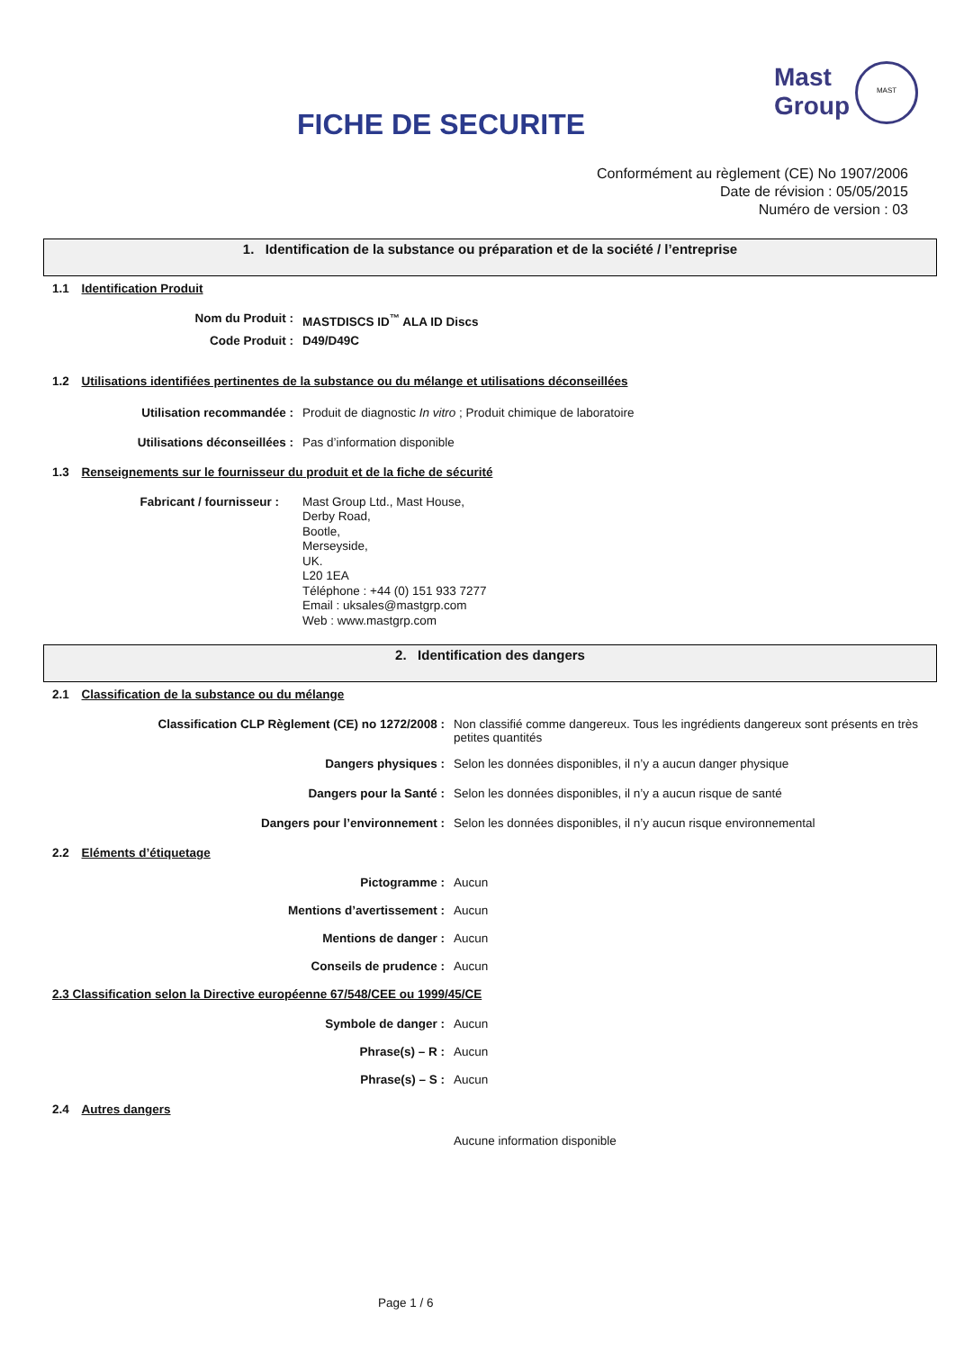FICHE DE SECURITE
Mast
Group
MAST
Conformément au règlement (CE) No 1907/2006
Date de révision : 05/05/2015
Numéro de version : 03
1. Identification de la substance ou préparation et de la société / l’entreprise
1.1 Identification Produit
Nom du Produit : MASTDISCS ID<sup>™</sup> ALA ID Discs
Code Produit : D49/D49C
1.2 Utilisations identifiées pertinentes de la substance ou du mélange et utilisations déconseillées
Utilisation recommandée : Produit de diagnostic In vitro ; Produit chimique de laboratoire
Utilisations déconseillées : Pas d’information disponible
1.3 Renseignements sur le fournisseur du produit et de la fiche de sécurité
Fabricant / fournisseur :
Mast Group Ltd., Mast House,
Derby Road,
Bootle,
Merseyside,
UK.
L20 1EA
Téléphone : +44 (0) 151 933 7277
Email : uksales@mastgrp.com
Web : www.mastgrp.com
2. Identification des dangers
2.1 Classification de la substance ou du mélange
Classification CLP Règlement (CE) no 1272/2008 : Non classifié comme dangereux. Tous les ingrédients dangereux sont présents en très petites quantités
Dangers physiques : Selon les données disponibles, il n’y a aucun danger physique
Dangers pour la Santé : Selon les données disponibles, il n’y a aucun risque de santé
Dangers pour l’environnement : Selon les données disponibles, il n’y aucun risque environnemental
2.2 Eléments d’étiquetage
Pictogramme : Aucun
Mentions d’avertissement : Aucun
Mentions de danger : Aucun
Conseils de prudence : Aucun
2.3 Classification selon la Directive européenne 67/548/CEE ou 1999/45/CE
Symbole de danger : Aucun
Phrase(s) – R : Aucun
Phrase(s) – S : Aucun
2.4 Autres dangers
Aucune information disponible
Page 1 / 6